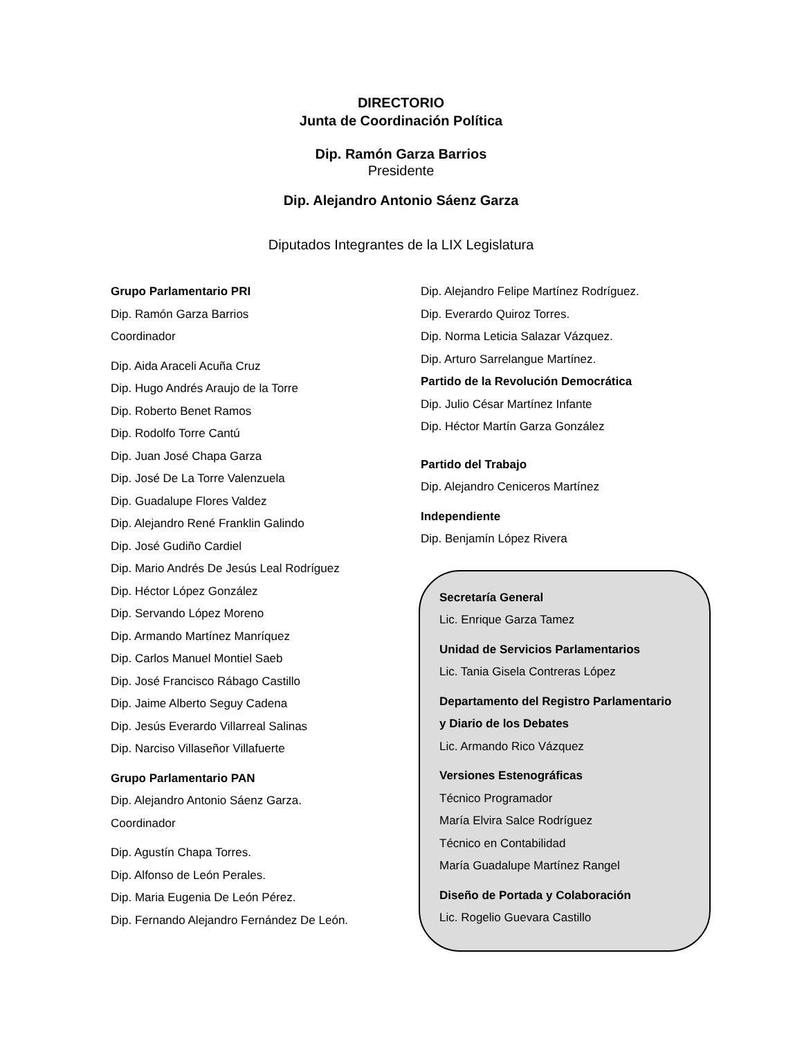DIRECTORIO
Junta de Coordinación Política
Dip. Ramón Garza Barrios
Presidente
Dip. Alejandro Antonio Sáenz Garza
Diputados Integrantes de la LIX Legislatura
Grupo Parlamentario PRI
Dip. Ramón Garza Barrios
Coordinador
Dip. Aida Araceli Acuña Cruz
Dip. Hugo Andrés Araujo de la Torre
Dip. Roberto Benet Ramos
Dip. Rodolfo Torre Cantú
Dip. Juan José Chapa Garza
Dip. José De La Torre Valenzuela
Dip. Guadalupe Flores Valdez
Dip. Alejandro René Franklin Galindo
Dip. José Gudiño Cardiel
Dip. Mario Andrés De Jesús Leal Rodríguez
Dip. Héctor López González
Dip. Servando López Moreno
Dip. Armando Martínez Manríquez
Dip. Carlos Manuel Montiel Saeb
Dip. José Francisco Rábago Castillo
Dip. Jaime Alberto Seguy Cadena
Dip. Jesús Everardo Villarreal Salinas
Dip. Narciso Villaseñor Villafuerte
Grupo Parlamentario PAN
Dip. Alejandro Antonio Sáenz Garza.
Coordinador
Dip. Agustín Chapa Torres.
Dip. Alfonso de León Perales.
Dip. Maria Eugenia De León Pérez.
Dip. Fernando Alejandro Fernández De León.
Dip. Alejandro Felipe Martínez Rodríguez.
Dip. Everardo Quiroz Torres.
Dip. Norma Leticia Salazar Vázquez.
Dip. Arturo Sarrelangue Martínez.
Partido de la Revolución Democrática
Dip. Julio César Martínez Infante
Dip. Héctor Martín Garza González
Partido del Trabajo
Dip. Alejandro Ceniceros Martínez
Independiente
Dip. Benjamín López Rivera
Secretaría General
Lic. Enrique Garza Tamez
Unidad de Servicios Parlamentarios
Lic. Tania Gisela Contreras López
Departamento del Registro Parlamentario
y Diario de los Debates
Lic. Armando Rico Vázquez
Versiones Estenográficas
Técnico Programador
María Elvira Salce Rodríguez
Técnico en Contabilidad
María Guadalupe Martínez Rangel
Diseño de Portada y Colaboración
Lic. Rogelio Guevara Castillo